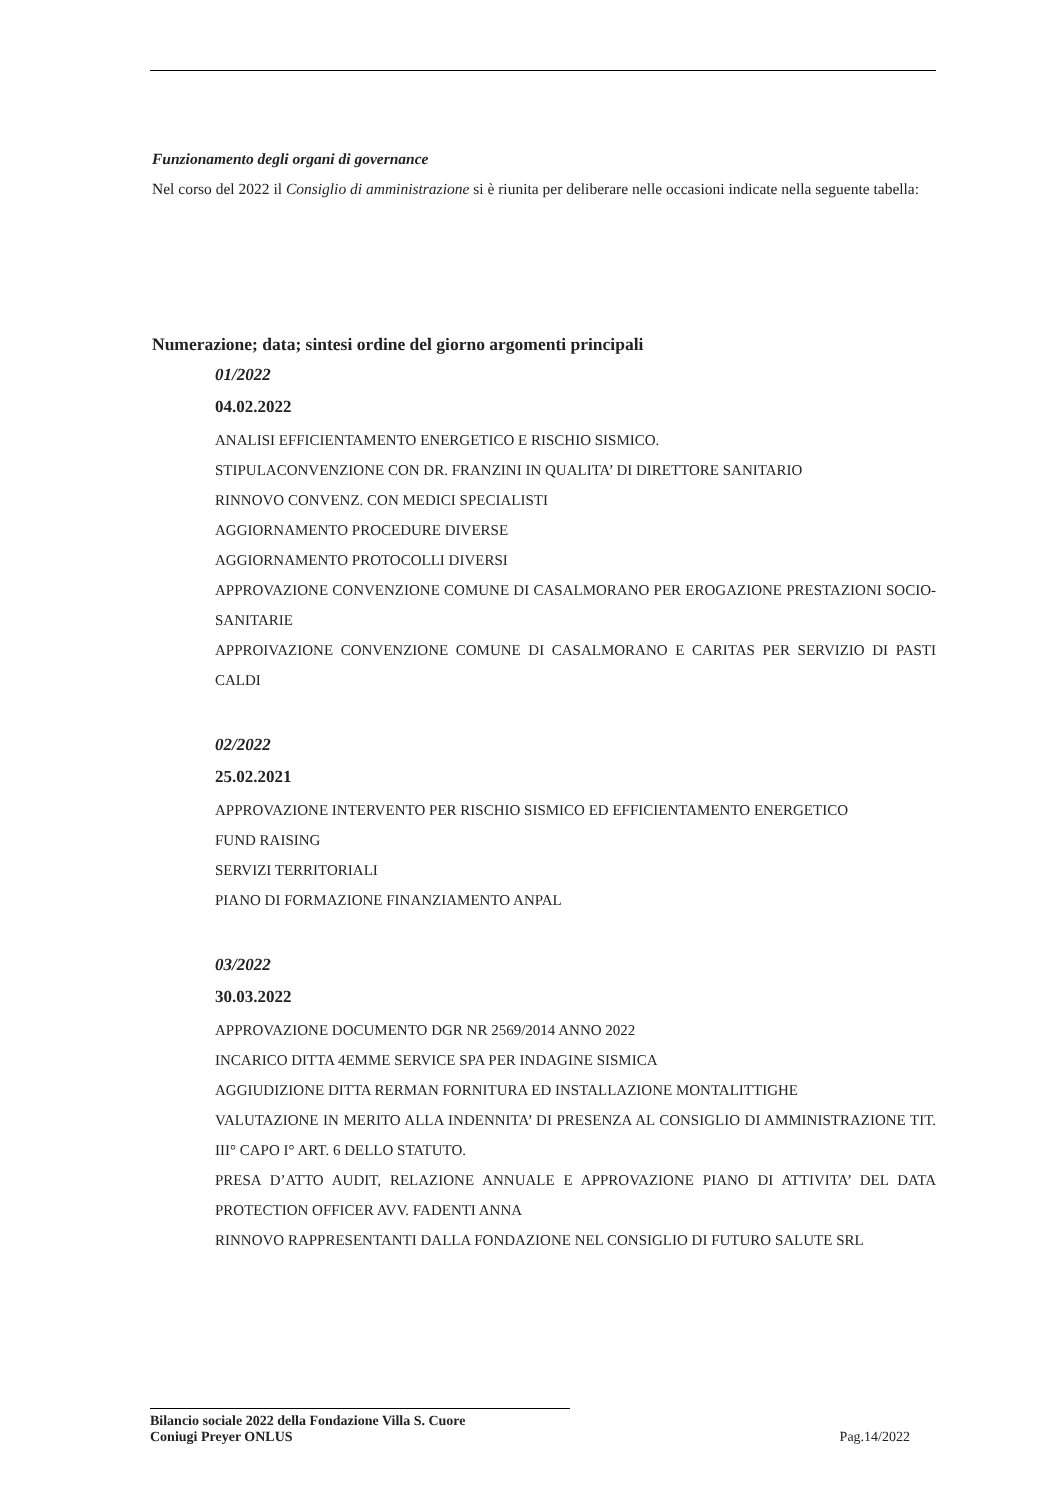Funzionamento degli organi di governance
Nel corso del 2022 il Consiglio di amministrazione si è riunita per deliberare nelle occasioni indicate nella seguente tabella:
Numerazione; data; sintesi ordine del giorno argomenti principali
01/2022
04.02.2022
ANALISI EFFICIENTAMENTO ENERGETICO E RISCHIO SISMICO.
STIPULACONVENZIONE CON DR. FRANZINI IN QUALITA’ DI DIRETTORE SANITARIO
RINNOVO CONVENZ. CON MEDICI SPECIALISTI
AGGIORNAMENTO PROCEDURE DIVERSE
AGGIORNAMENTO PROTOCOLLI DIVERSI
APPROVAZIONE CONVENZIONE COMUNE DI CASALMORANO PER EROGAZIONE PRESTAZIONI SOCIO-SANITARIE
APPROIVAZIONE CONVENZIONE COMUNE DI CASALMORANO E CARITAS PER SERVIZIO DI PASTI CALDI
02/2022
25.02.2021
APPROVAZIONE INTERVENTO PER RISCHIO SISMICO ED EFFICIENTAMENTO ENERGETICO
FUND RAISING
SERVIZI TERRITORIALI
PIANO DI FORMAZIONE FINANZIAMENTO ANPAL
03/2022
30.03.2022
APPROVAZIONE DOCUMENTO DGR NR 2569/2014 ANNO 2022
INCARICO DITTA 4EMME SERVICE SPA PER INDAGINE SISMICA
AGGIUDIZIONE DITTA RERMAN FORNITURA ED INSTALLAZIONE MONTALITTIGHE
VALUTAZIONE IN MERITO ALLA INDENNITA’ DI PRESENZA AL CONSIGLIO DI AMMINISTRAZIONE TIT. III° CAPO I° ART. 6 DELLO STATUTO.
PRESA D’ATTO AUDIT, RELAZIONE ANNUALE E APPROVAZIONE PIANO DI ATTIVITA’ DEL DATA PROTECTION OFFICER AVV. FADENTI ANNA
RINNOVO RAPPRESENTANTI DALLA FONDAZIONE NEL CONSIGLIO DI FUTURO SALUTE SRL
Bilancio sociale 2022 della Fondazione Villa S. Cuore
Coniugi Preyer ONLUS
Pag.14/2022